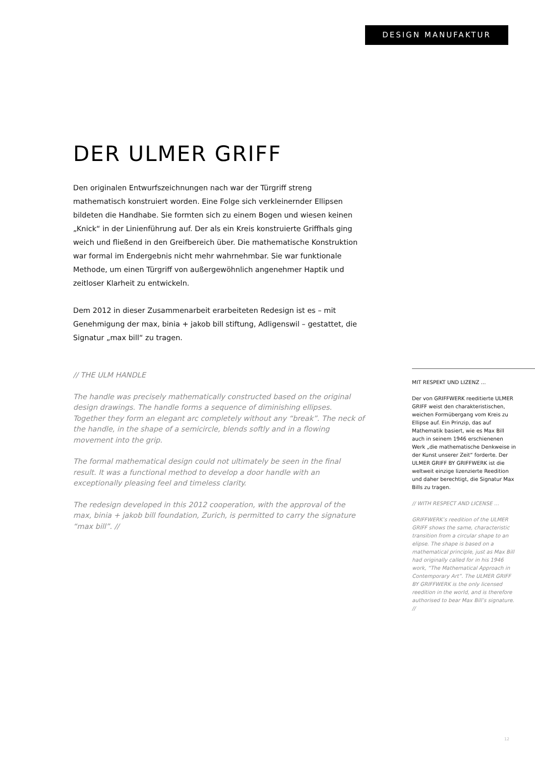DESIGN MANUFAKTUR
DER ULMER GRIFF
Den originalen Entwurfszeichnungen nach war der Türgriff streng mathematisch konstruiert worden. Eine Folge sich verkleinernder Ellipsen bildeten die Handhabe. Sie formten sich zu einem Bogen und wiesen keinen „Knick“ in der Linienführung auf. Der als ein Kreis konstruierte Griffhals ging weich und fließend in den Greifbereich über. Die mathematische Konstruktion war formal im Endergebnis nicht mehr wahrnehmbar. Sie war funktionale Methode, um einen Türgriff von außergewöhnlich angenehmer Haptik und zeitloser Klarheit zu entwickeln.
Dem 2012 in dieser Zusammenarbeit erarbeiteten Redesign ist es – mit Genehmigung der max, binia + jakob bill stiftung, Adligenswil – gestattet, die Signatur „max bill“ zu tragen.
// THE ULM HANDLE
The handle was precisely mathematically constructed based on the original design drawings. The handle forms a sequence of diminishing ellipses. Together they form an elegant arc completely without any “break”. The neck of the handle, in the shape of a semicircle, blends softly and in a flowing movement into the grip.
The formal mathematical design could not ultimately be seen in the final result. It was a functional method to develop a door handle with an exceptionally pleasing feel and timeless clarity.
The redesign developed in this 2012 cooperation, with the approval of the max, binia + jakob bill foundation, Zurich, is permitted to carry the signature “max bill”. //
MIT RESPEKT UND LIZENZ ...
Der von GRIFFWERK reeditierte ULMER GRIFF weist den charakteristischen, weichen Formübergang vom Kreis zu Ellipse auf. Ein Prinzip, das auf Mathematik basiert, wie es Max Bill auch in seinem 1946 erschienenen Werk „die mathematische Denkweise in der Kunst unserer Zeit“ forderte. Der ULMER GRIFF BY GRIFFWERK ist die weltweit einzige lizenzierte Reedition und daher berechtigt, die Signatur Max Bills zu tragen.
// WITH RESPECT AND LICENSE ...
GRIFFWERK’s reedition of the ULMER GRIFF shows the same, characteristic transition from a circular shape to an elipse. The shape is based on a mathematical principle, just as Max Bill had originally called for in his 1946 work, “The Mathematical Approach in Contemporary Art”. The ULMER GRIFF BY GRIFFWERK is the only licensed reedition in the world, and is therefore authorised to bear Max Bill’s signature. //
12